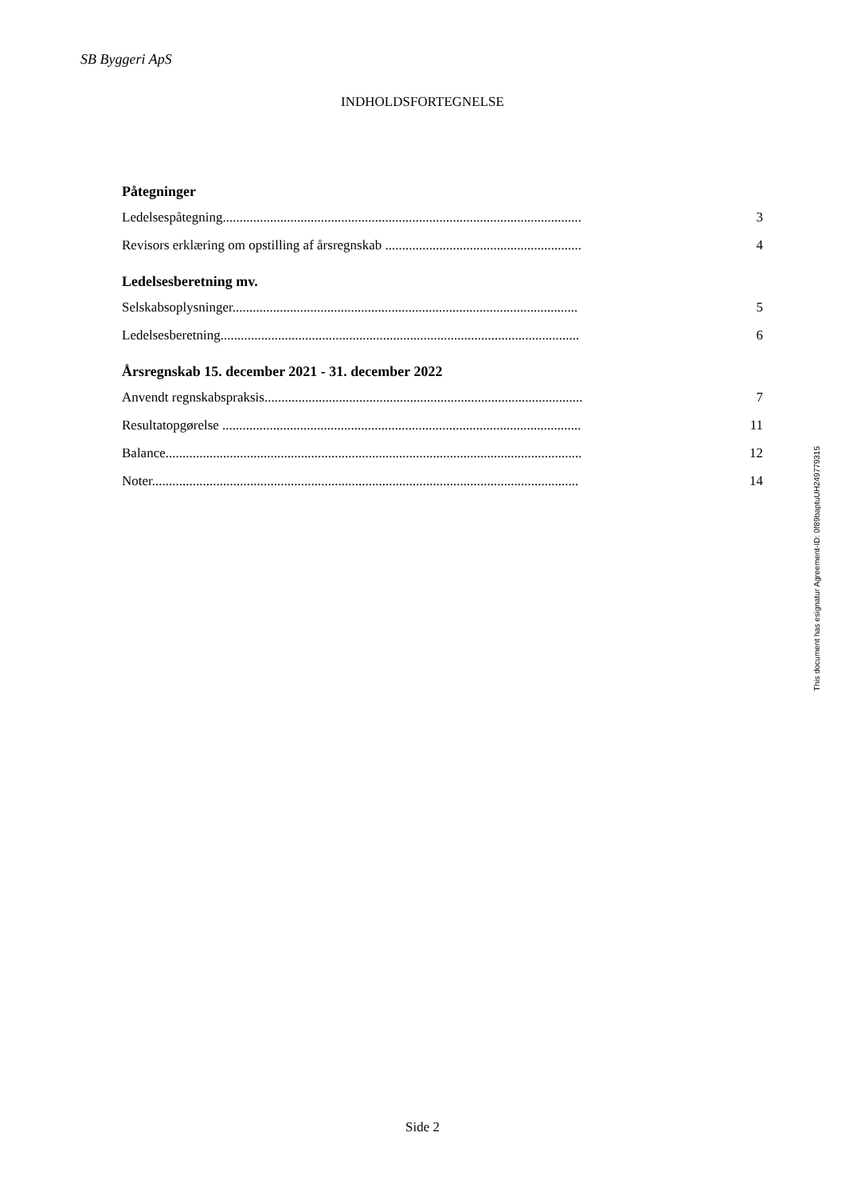SB Byggeri ApS
INDHOLDSFORTEGNELSE
Påtegninger
Ledelsespåtegning.......................................................................................................... 3
Revisors erklæring om opstilling af årsregnskab .......................................................... 4
Ledelsesberetning mv.
Selskabsoplysninger...................................................................................................... 5
Ledelsesberetning.......................................................................................................... 6
Årsregnskab 15. december 2021 - 31. december 2022
Anvendt regnskabspraksis.............................................................................................. 7
Resultatopgørelse .......................................................................................................... 11
Balance........................................................................................................................... 12
Noter.............................................................................................................................. 14
This document has esignatur Agreement-ID: 0f89baptuUH249779315
Side 2